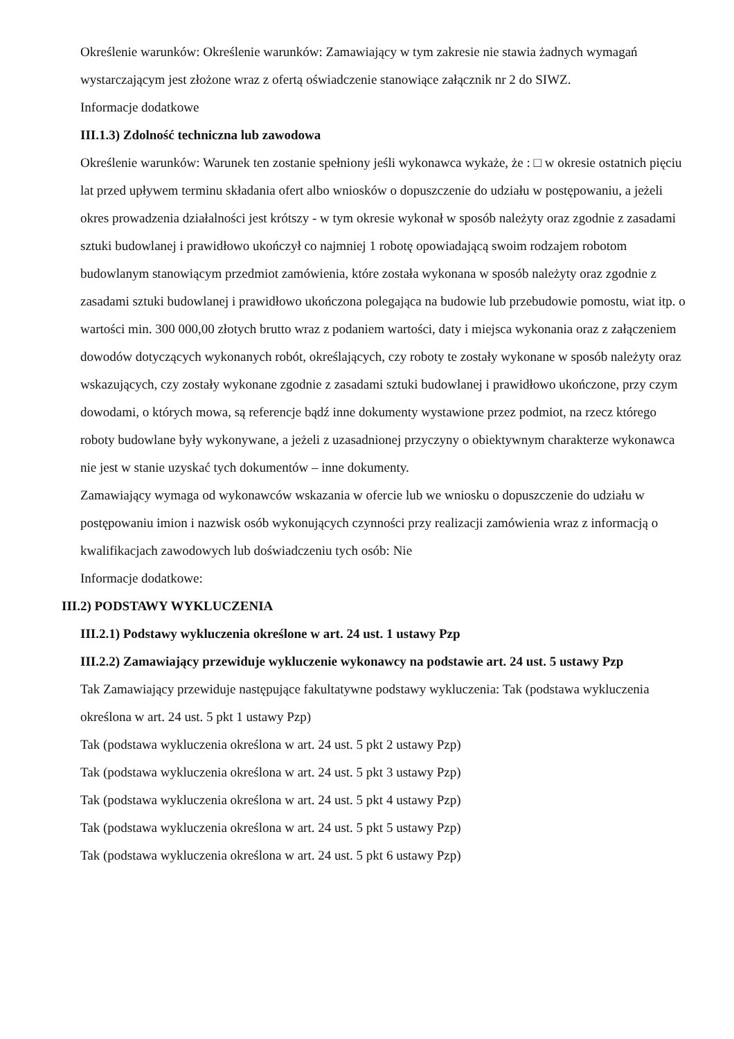Określenie warunków: Określenie warunków: Zamawiający w tym zakresie nie stawia żadnych wymagań wystarczającym jest złożone wraz z ofertą oświadczenie stanowiące załącznik nr 2 do SIWZ.
Informacje dodatkowe
III.1.3) Zdolność techniczna lub zawodowa
Określenie warunków: Warunek ten zostanie spełniony jeśli wykonawca wykaże, że : □ w okresie ostatnich pięciu lat przed upływem terminu składania ofert albo wniosków o dopuszczenie do udziału w postępowaniu, a jeżeli okres prowadzenia działalności jest krótszy - w tym okresie wykonał w sposób należyty oraz zgodnie z zasadami sztuki budowlanej i prawidłowo ukończył co najmniej 1 robotę opowiadającą swoim rodzajem robotom budowlanym stanowiącym przedmiot zamówienia, które została wykonana w sposób należyty oraz zgodnie z zasadami sztuki budowlanej i prawidłowo ukończona polegająca na budowie lub przebudowie pomostu, wiat itp. o wartości min. 300 000,00 złotych brutto wraz z podaniem wartości, daty i miejsca wykonania oraz z załączeniem dowodów dotyczących wykonanych robót, określających, czy roboty te zostały wykonane w sposób należyty oraz wskazujących, czy zostały wykonane zgodnie z zasadami sztuki budowlanej i prawidłowo ukończone, przy czym dowodami, o których mowa, są referencje bądź inne dokumenty wystawione przez podmiot, na rzecz którego roboty budowlane były wykonywane, a jeżeli z uzasadnionej przyczyny o obiektywnym charakterze wykonawca nie jest w stanie uzyskać tych dokumentów – inne dokumenty.
Zamawiający wymaga od wykonawców wskazania w ofercie lub we wniosku o dopuszczenie do udziału w postępowaniu imion i nazwisk osób wykonujących czynności przy realizacji zamówienia wraz z informacją o kwalifikacjach zawodowych lub doświadczeniu tych osób: Nie
Informacje dodatkowe:
III.2) PODSTAWY WYKLUCZENIA
III.2.1) Podstawy wykluczenia określone w art. 24 ust. 1 ustawy Pzp
III.2.2) Zamawiający przewiduje wykluczenie wykonawcy na podstawie art. 24 ust. 5 ustawy Pzp
Tak Zamawiający przewiduje następujące fakultatywne podstawy wykluczenia: Tak (podstawa wykluczenia określona w art. 24 ust. 5 pkt 1 ustawy Pzp)
Tak (podstawa wykluczenia określona w art. 24 ust. 5 pkt 2 ustawy Pzp)
Tak (podstawa wykluczenia określona w art. 24 ust. 5 pkt 3 ustawy Pzp)
Tak (podstawa wykluczenia określona w art. 24 ust. 5 pkt 4 ustawy Pzp)
Tak (podstawa wykluczenia określona w art. 24 ust. 5 pkt 5 ustawy Pzp)
Tak (podstawa wykluczenia określona w art. 24 ust. 5 pkt 6 ustawy Pzp)